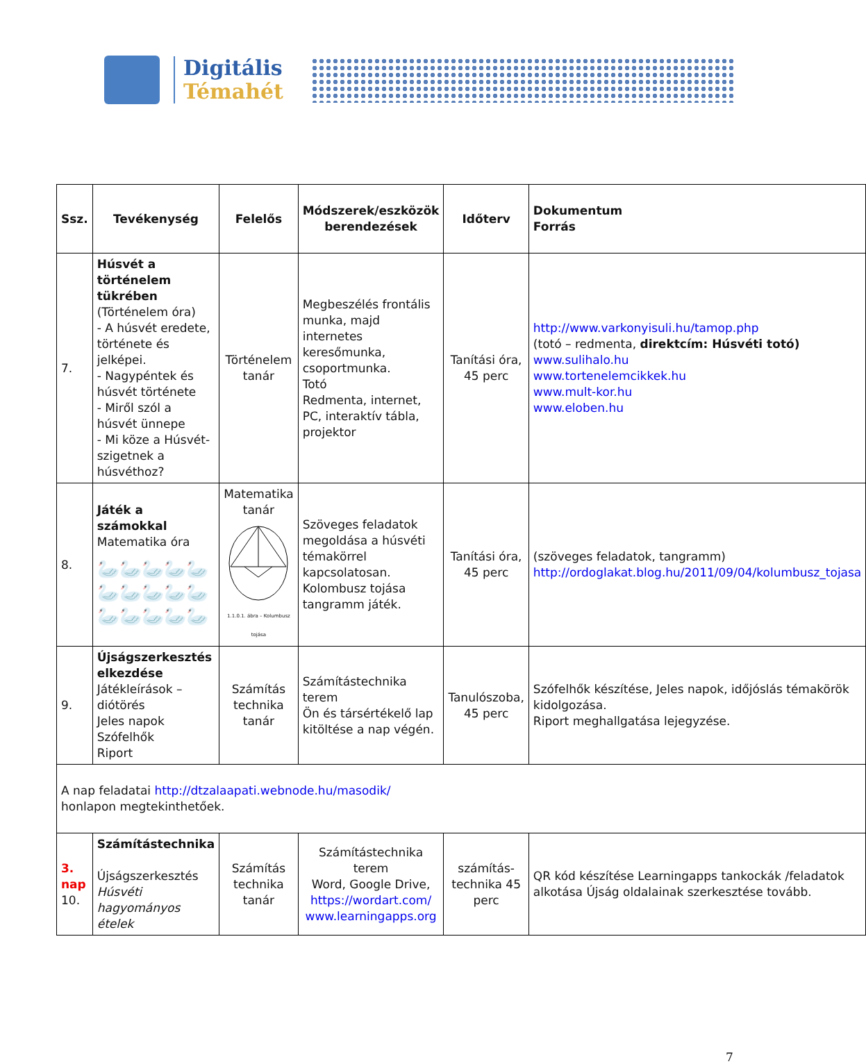Digitális
Témahét
| Ssz. | Tevékenység | Felelős | Módszerek/eszközök berendezések | Időterv | Dokumentum Forrás |
| --- | --- | --- | --- | --- | --- |
| 7. | Húsvét a történelem tükrében (Történelem óra) - A húsvét eredete, története és jelképei. - Nagypéntek és húsvét története - Miről szól a húsvét ünnepe - Mi köze a Húsvét-szigetnek a húsvéthoz? | Történelem tanár | Megbeszélés frontális munka, majd internetes keresőmunka, csoportmunka. Totó Redmenta, internet, PC, interaktív tábla, projektor | Tanítási óra, 45 perc | http://www.varkonyisuli.hu/tamop.php (totó – redmenta, direktcím: Húsvéti totó) www.sulihalo.hu www.tortenelemcikkek.hu www.mult-kor.hu www.eloben.hu |
| 8. | Játék a számokkal Matematika óra 🦢🦢🦢🦢🦢 🦢🦢🦢🦢🦢 🦢🦢🦢🦢🦢 | Matematika tanár 1.1.0.1. ábra – Kolumbusz tojása | Szöveges feladatok megoldása a húsvéti témakörrel kapcsolatosan. Kolombusz tojása tangramm játék. | Tanítási óra, 45 perc | (szöveges feladatok, tangramm) http://ordoglakat.blog.hu/2011/09/04/kolumbusz_tojasa |
| 9. | Újságszerkesztés elkezdése Játékleírások –diótörés Jeles napok Szófelhők Riport | Számítás technika tanár | Számítástechnika terem Ön és társértékelő lap kitöltése a nap végén. | Tanulószoba, 45 perc | Szófelhők készítése, Jeles napok, időjóslás témakörök kidolgozása. Riport meghallgatása lejegyzése. |
| A nap feladatai http://dtzalaapati.webnode.hu/masodik/ honlapon megtekinthetőek. | | | | | |
| 3. nap 10. | Számítástechnika Újságszerkesztés Húsvéti hagyományos ételek | Számítás technika tanár | Számítástechnika terem Word, Google Drive, https://wordart.com/ www.learningapps.org | számítás-technika 45 perc | QR kód készítése Learningapps tankockák /feladatok alkotása Újság oldalainak szerkesztése tovább. |
7